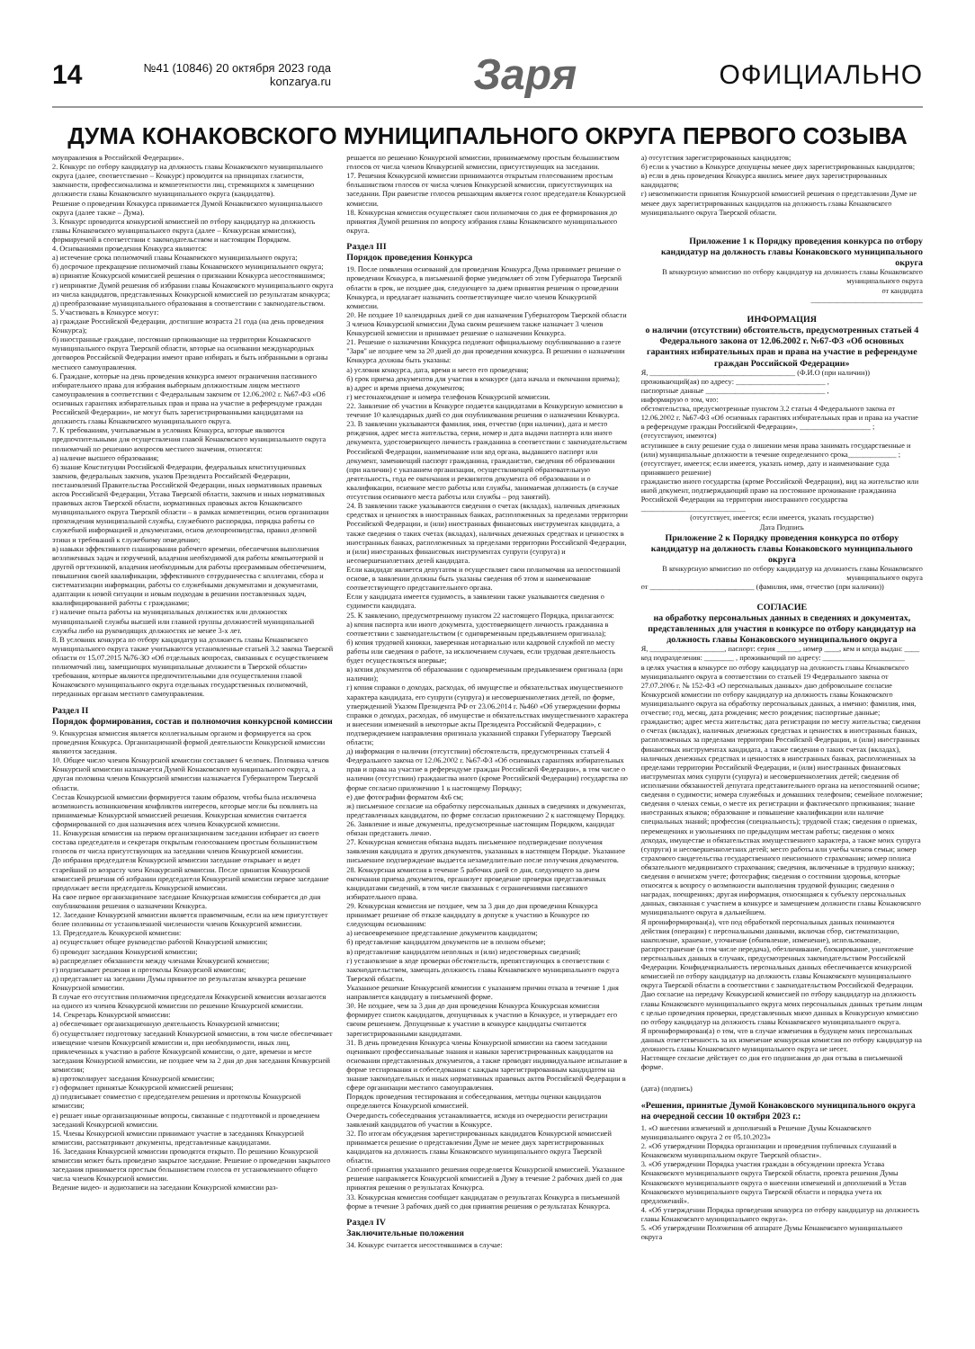14
№41 (10846) 20 октября 2023 года
konzarya.ru
Заря
ОФИЦИАЛЬНО
ДУМА КОНАКОВСКОГО МУНИЦИПАЛЬНОГО ОКРУГА ПЕРВОГО СОЗЫВА
моуправления в Российской Федерации».
2. Конкурс по отбору кандидатур на должность главы Конаковского муниципального округа (далее, соответственно – Конкурс) проводится на принципах гласности, законности, профессионализма и компетентности лиц, стремящихся к замещению должности главы Конаковского муниципального округа (кандидатов).
Решение о проведении Конкурса принимается Думой Конаковского муниципального округа (далее также – Дума).
3. Конкурс проводится конкурсной комиссией по отбору кандидатур на должность главы Конаковского муниципального округа (далее – Конкурсная комиссия), формируемой в соответствии с законодательством и настоящим Порядком.
4. Основаниями проведения Конкурса являются:
а) истечение срока полномочий главы Конаковского муниципального округа;
б) досрочное прекращение полномочий главы Конаковского муниципального округа;
в) принятие Конкурсной комиссией решения о признании Конкурса несостоявшимся;
г) непринятие Думой решения об избрании главы Конаковского муниципального округа из числа кандидатов, представленных Конкурсной комиссией по результатам конкурса;
д) преобразование муниципального образования в соответствии с законодательством.
5. Участвовать в Конкурсе могут:
а) граждане Российской Федерации, достигшие возраста 21 года (на день проведения Конкурса);
б) иностранные граждане, постоянно проживающие на территории Конаковского муниципального округа Тверской области, которые на основании международных договоров Российской Федерации имеют право избирать и быть избранными в органы местного самоуправления.
6. Граждане, которые на день проведения конкурса имеют ограничения пассивного избирательного права для избрания выборным должностным лицом местного самоуправления в соответствии с Федеральным законом от 12.06.2002 г. №67-ФЗ «Об основных гарантиях избирательных прав и права на участие в референдуме граждан Российской Федерации», не могут быть зарегистрированными кандидатами на должность главы Конаковского муниципального округа.
7. К требованиям, учитываемым в условиях Конкурса, которые являются предпочтительными для осуществления главой Конаковского муниципального округа полномочий по решению вопросов местного значения, относятся:
а) наличие высшего образования;
б) знание Конституции Российской Федерации, федеральных конституционных законов, федеральных законов, указов Президента Российской Федерации, постановлений Правительства Российской Федерации, иных нормативных правовых актов Российской Федерации, Устава Тверской области, законов и иных нормативных правовых актов Тверской области, нормативных правовых актов Конаковского муниципального округа Тверской области – в рамках компетенции, основ организации прохождения муниципальной службы, служебного распорядка, порядка работы со служебной информацией и документами, основ делопроизводства, правил деловой этики и требований к служебному поведению;
в) навыки эффективного планирования рабочего времени, обеспечения выполнения возложенных задач и поручений, владения необходимой для работы компьютерной и другой оргтехникой, владения необходимым для работы программным обеспечением, повышения своей квалификации, эффективного сотрудничества с коллегами, сбора и систематизации информации, работы со служебными документами и документами, адаптации к новой ситуации и новым подходам в решении поставленных задач, квалифицированной работы с гражданами;
г) наличие опыта работы на муниципальных должностях или должностях муниципальной службы высшей или главной группы должностей муниципальной службы либо на руководящих должностях не менее 3-х лет.
8. В условиях конкурса по отбору кандидатур на должность главы Конаковского муниципального округа также учитываются установленные статьей 3.2 закона Тверской области от 15.07.2015 №76-ЗО «Об отдельных вопросах, связанных с осуществлением полномочий лиц, замещающих муниципальные должности в Тверской области» требования, которые являются предпочтительными для осуществления главой Конаковского муниципального округа отдельных государственных полномочий, переданных органам местного самоуправления.
Раздел II
Порядок формирования, состав и полномочия конкурсной комиссии
9. Конкурсная комиссия является коллегиальным органом и формируется на срок проведения Конкурса. Организационной формой деятельности Конкурсной комиссии являются заседания.
10. Общее число членов Конкурсной комиссии составляет 6 человек. Половина членов Конкурсной комиссии назначается Думой Конаковского муниципального округа, а другая половина членов Конкурсной комиссии назначается Губернатором Тверской области.
Состав Конкурсной комиссии формируется таким образом, чтобы была исключена возможность возникновения конфликтов интересов, которые могли бы повлиять на принимаемые Конкурсной комиссией решения. Конкурсная комиссия считается сформированной со дня назначения всех членов Конкурсной комиссии.
11. Конкурсная комиссия на первом организационном заседании избирает из своего состава председателя и секретаря открытым голосованием простым большинством голосов от числа присутствующих на заседании членов Конкурсной комиссии.
До избрания председателя Конкурсной комиссии заседание открывает и ведет старейший по возрасту член Конкурсной комиссии. После принятия Конкурсной комиссией решения об избрании председателя Конкурсной комиссии первое заседание продолжает вести председатель Конкурсной комиссии.
На свое первое организационное заседание Конкурсная комиссия собирается до дня опубликования решения о назначении Конкурса.
12. Заседание Конкурсной комиссии является правомочным, если на нем присутствует более половины от установленной численности членов Конкурсной комиссии.
13. Председатель Конкурсной комиссии:
а) осуществляет общее руководство работой Конкурсной комиссии;
б) проводит заседания Конкурсной комиссии;
в) распределяет обязанности между членами Конкурсной комиссии;
г) подписывает решения и протоколы Конкурсной комиссии;
д) представляет на заседании Думы принятое по результатам конкурса решение Конкурсной комиссии.
В случае его отсутствия полномочия председателя Конкурсной комиссии возлагаются на одного из членов Конкурсной комиссии по решению Конкурсной комиссии.
14. Секретарь Конкурсной комиссии:
а) обеспечивает организационную деятельность Конкурсной комиссии;
б) осуществляет подготовку заседаний Конкурсной комиссии, в том числе обеспечивает извещение членов Конкурсной комиссии и, при необходимости, иных лиц, привлеченных к участию в работе Конкурсной комиссии, о дате, времени и месте заседания Конкурсной комиссии, не позднее чем за 2 дня до дня заседания Конкурсной комиссии;
в) протоколирует заседания Конкурсной комиссии;
г) оформляет принятые Конкурсной комиссией решения;
д) подписывает совместно с председателем решения и протоколы Конкурсной комиссии;
е) решает иные организационные вопросы, связанные с подготовкой и проведением заседаний Конкурсной комиссии.
15. Члены Конкурсной комиссии принимают участие в заседаниях Конкурсной комиссии, рассматривают документы, представленные кандидатами.
16. Заседания Конкурсной комиссии проводятся открыто. По решению Конкурсной комиссии может быть проведено закрытое заседание. Решение о проведении закрытого заседания принимается простым большинством голосов от установленного общего числа членов Конкурсной комиссии.
Ведение видео- и аудиозаписи на заседании Конкурсной комиссии раз-
решается по решению Конкурсной комиссии, принимаемому простым большинством голосов от числа членов Конкурсной комиссии, присутствующих на заседании.
17. Решения Конкурсной комиссии принимаются открытым голосованием простым большинством голосов от числа членов Конкурсной комиссии, присутствующих на заседании. При равенстве голосов решающим является голос председателя Конкурсной комиссии.
18. Конкурсная комиссия осуществляет свои полномочия со дня ее формирования до принятия Думой решения по вопросу избрания главы Конаковского муниципального округа.
Раздел III
Порядок проведения Конкурса
19. После появления оснований для проведения Конкурса Дума принимает решение о проведении Конкурса, в письменной форме уведомляет об этом Губернатора Тверской области в срок, не позднее дня, следующего за днем принятия решения о проведении Конкурса, и предлагает назначить соответствующее число членов Конкурсной комиссии.
20. Не позднее 10 календарных дней со дня назначения Губернатором Тверской области 3 членов Конкурсной комиссии Дума своим решением также назначает 3 членов Конкурсной комиссии и принимает решение о назначении Конкурса.
21. Решение о назначении Конкурса подлежит официальному опубликованию в газете "Заря" не позднее чем за 20 дней до дня проведения конкурса. В решении о назначении Конкурса должны быть указаны:
а) условия конкурса, дата, время и место его проведения;
б) срок приема документов для участия в конкурсе (дата начала и окончания приема);
в) адрес и время приема документов;
г) местонахождение и номера телефонов Конкурсной комиссии.
22. Заявление об участии в Конкурсе подается кандидатами в Конкурсную комиссию в течение 10 календарных дней со дня опубликования решения о назначении Конкурса.
23. В заявлении указываются фамилия, имя, отчество (при наличии), дата и место рождения, адрес места жительства, серия, номер и дата выдачи паспорта или иного документа, удостоверяющего личность гражданина в соответствии с законодательством Российской Федерации, наименование или код органа, выдавшего паспорт или документ, заменяющий паспорт гражданина, гражданство, сведения об образовании (при наличии) с указанием организации, осуществляющей образовательную деятельность, года ее окончания и реквизитов документа об образовании и о квалификации, основное место работы или службы, занимаемая должность (в случае отсутствия основного места работы или службы – род занятий).
24. В заявлении также указываются сведения о счетах (вкладах), наличных денежных средствах и ценностях в иностранных банках, расположенных за пределами территории Российской Федерации, и (или) иностранных финансовых инструментах кандидата, а также сведения о таких счетах (вкладах), наличных денежных средствах и ценностях в иностранных банках, расположенных за пределами территории Российской Федерации, и (или) иностранных финансовых инструментах супруги (супруга) и несовершеннолетних детей кандидата.
Если кандидат является депутатом и осуществляет свои полномочия на непостоянной основе, в заявлении должны быть указаны сведения об этом и наименование соответствующего представительного органа.
Если у кандидата имеется судимость, в заявлении также указываются сведения о судимости кандидата.
25. К заявлению, предусмотренному пунктом 22 настоящего Порядка, прилагаются:
а) копия паспорта или иного документа, удостоверяющего личность гражданина в соответствии с законодательством (с одновременным предъявлением оригинала);
б) копия трудовой книжки, заверенная нотариально или кадровой службой по месту работы или сведения о работе, за исключением случаев, если трудовая деятельность будет осуществляться впервые;
в) копия документов об образовании с одновременным предъявлением оригинала (при наличии);
г) копия справки о доходах, расходах, об имуществе и обязательствах имущественного характера кандидата, его супруги (супруга) и несовершеннолетних детей, по форме, утвержденной Указом Президента РФ от 23.06.2014 г. №460 «Об утверждении формы справки о доходах, расходах, об имуществе и обязательствах имущественного характера и внесении изменений в некоторые акты Президента Российской Федерации», с подтверждением направления оригинала указанной справки Губернатору Тверской области;
д) информация о наличии (отсутствии) обстоятельств, предусмотренных статьей 4 Федерального закона от 12.06.2002 г. №67-ФЗ «Об основных гарантиях избирательных прав и права на участие в референдуме граждан Российской Федерации», в том числе о наличии (отсутствии) гражданства иного (кроме Российской Федерации) государства по форме согласно приложению 1 к настоящему Порядку;
е) две фотографии форматом 4х6 см;
ж) письменное согласие на обработку персональных данных в сведениях и документах, представленных кандидатом, по форме согласно приложению 2 к настоящему Порядку.
26. Заявление и иные документы, предусмотренные настоящим Порядком, кандидат обязан представить лично.
27. Конкурсная комиссия обязана выдать письменное подтверждение получения заявления кандидата и других документов, указанных в настоящем Порядке. Указанное письменное подтверждение выдается незамедлительно после получения документов.
28. Конкурсная комиссия в течение 5 рабочих дней со дня, следующего за днем окончания приема документов, организует проведение проверки представленных кандидатами сведений, в том числе связанных с ограничениями пассивного избирательного права.
29. Конкурсная комиссия не позднее, чем за 3 дня до дня проведения Конкурса принимает решение об отказе кандидату в допуске к участию в Конкурсе по следующим основаниям:
а) несвоевременное представление документов кандидатом;
б) представление кандидатом документов не в полном объеме;
в) представление кандидатом неполных и (или) недостоверных сведений;
г) установление в ходе проверки обстоятельств, препятствующих в соответствии с законодательством, замещать должность главы Конаковского муниципального округа Тверской области.
Указанное решение Конкурсной комиссии с указанием причин отказа в течение 1 дня направляется кандидату в письменной форме.
30. Не позднее, чем за 3 дня до дня проведения Конкурса Конкурсная комиссия формирует список кандидатов, допущенных к участию в Конкурсе, и утверждает его своим решением. Допущенные к участию в конкурсе кандидаты считаются зарегистрированными кандидатами.
31. В день проведения Конкурса члены Конкурсной комиссии на своем заседании оценивают профессиональные знания и навыки зарегистрированных кандидатов на основании представленных документов, а также проводят индивидуальное испытание в форме тестирования и собеседования с каждым зарегистрированным кандидатом на знание законодательных и иных нормативных правовых актов Российской Федерации в сфере организации местного самоуправления.
Порядок проведения тестирования и собеседования, методы оценки кандидатов определяются Конкурсной комиссией.
Очередность собеседования устанавливается, исходя из очередности регистрации заявлений кандидатов об участии в Конкурсе.
32. По итогам обсуждения зарегистрированных кандидатов Конкурсной комиссией принимается решение о представлении Думе не менее двух зарегистрированных кандидатов на должность главы Конаковского муниципального округа Тверской области.
Способ принятия указанного решения определяется Конкурсной комиссией. Указанное решение направляется Конкурсной комиссией в Думу в течение 2 рабочих дней со дня принятия решения о результатах Конкурса.
33. Конкурсная комиссия сообщает кандидатам о результатах Конкурса в письменной форме в течение 3 рабочих дней со дня принятия решения о результатах Конкурса.
Раздел IV
Заключительные положения
34. Конкурс считается несостоявшимся в случае:
а) отсутствия зарегистрированных кандидатов;
б) если к участию в Конкурсе допущены менее двух зарегистрированных кандидатов;
в) если в день проведения Конкурса явились менее двух зарегистрированных кандидатов;
г) невозможности принятия Конкурсной комиссией решения о представлении Думе не менее двух зарегистрированных кандидатов на должность главы Конаковского муниципального округа Тверской области.
Приложение 1 к Порядку проведения конкурса по отбору кандидатур на должность главы Конаковского муниципального округа
В конкурсную комиссию по отбору кандидатур на должность главы Конаковского муниципального округа
от кандидата
______________________________
ИНФОРМАЦИЯ
о наличии (отсутствии) обстоятельств, предусмотренных статьей 4 Федерального закона от 12.06.2002 г. №67-ФЗ «Об основных гарантиях избирательных прав и права на участие в референдуме граждан Российской Федерации»
Я, _______________________________________ (Ф.И.О (при наличии))
проживающий(ая) по адресу: ________________________ ,
паспортные данные ________________________________ ,
информирую о том, что:
обстоятельства, предусмотренные пунктом 3.2 статьи 4 Федерального закона от 12.06.2002 г. №67-ФЗ «Об основных гарантиях избирательных прав и права на участие в референдуме граждан Российской Федерации», ___________________ ;
(отсутствуют, имеются)
вступившее в силу решение суда о лишении меня права занимать государственные и (или) муниципальные должности в течение определенного срока_____________ ; (отсутствует, имеется; если имеется, указать номер, дату и наименование суда принявшего решение)
гражданство иного государства (кроме Российской Федерации), вид на жительство или иной документ, подтверждающий право на постоянное проживание гражданина Российской Федерации на территории иностранного государства ____________________________
(отсутствует, имеется; если имеется, указать государство)
Дата Подпись
Приложение 2 к Порядку проведения конкурса по отбору кандидатур на должность главы Конаковского муниципального округа
В конкурсную комиссию по отбору кандидатур на должность главы Конаковского муниципального округа
от ____________________________ (фамилия, имя, отчество (при наличии))
СОГЛАСИЕ
на обработку персональных данных в сведениях и документах, представленных для участия в конкурсе по отбору кандидатур на должность главы Конаковского муниципального округа
Я, ____________________, паспорт: серия ______, номер ____, кем и когда выдан: ____ код подразделения: ________ , проживающий по адресу: ______________________
в целях участия в конкурсе по отбору кандидатур на должность главы Конаковского муниципального округа в соответствии со статьей 19 Федерального закона от 27.07.2006 г. № 152-ФЗ «О персональных данных» даю добровольное согласие Конкурсной комиссии по отбору кандидатур на должность главы Конаковского муниципального округа на обработку персональных данных, а именно: фамилия, имя, отчество; год, месяц, дата рождения; место рождения; паспортные данные; гражданство; адрес места жительства; дата регистрации по месту жительства; сведения о счетах (вкладах), наличных денежных средствах и ценностях в иностранных банках, расположенных за пределами территории Российской Федерации, и (или) иностранных финансовых инструментах кандидата, а также сведения о таких счетах (вкладах), наличных денежных средствах и ценностях в иностранных банках, расположенных за пределами территории Российской Федерации, и (или) иностранных финансовых инструментах моих супруги (супруга) и несовершеннолетних детей; сведения об исполнении обязанностей депутата представительного органа на непостоянной основе; сведения о судимости; номера служебных и домашних телефонов; семейное положение; сведения о членах семьи, о месте их регистрации и фактического проживания; знание иностранных языков; образование и повышение квалификации или наличие специальных знаний; профессия (специальность); трудовой стаж; сведения о приемах, перемещениях и увольнениях по предыдущим местам работы; сведения о моих доходах, имуществе и обязательствах имущественного характера, а также моих супруга (супруги) и несовершеннолетних детей; место работы или учебы членов семьи; номер страхового свидетельства государственного пенсионного страхования; номер полиса обязательного медицинского страхования; сведения, включенные в трудовую книжку; сведения о воинском учете; фотография; сведения о состоянии здоровья, которые относятся к вопросу о возможности выполнения трудовой функции; сведения о наградах, поощрениях; другая информация, относящаяся к субъекту персональных данных, связанная с участием в конкурсе и замещением должности главы Конаковского муниципального округа в дальнейшем.
Я проинформирован(а), что под обработкой персональных данных понимаются действия (операции) с персональными данными, включая сбор, систематизацию, накопление, хранение, уточнение (обновление, изменение), использование, распространение (в том числе передача), обезличивание, блокирование, уничтожение персональных данных в случаях, предусмотренных законодательством Российской Федерации. Конфиденциальность персональных данных обеспечивается конкурсной комиссией по отбору кандидатур на должность главы Конаковского муниципального округа Тверской области в соответствии с законодательством Российской Федерации.
Даю согласие на передачу Конкурсной комиссией по отбору кандидатур на должность главы Конаковского муниципального округа моих персональных данных третьим лицам с целью проведения проверки, представленных мною данных в Конкурсную комиссию по отбору кандидатур на должность главы Конаковского муниципального округа.
Я проинформирован(а) о том, что в случае изменения в будущем моих персональных данных ответственность за их изменение конкурсная комиссия по отбору кандидатур на должность главы Конаковского муниципального округа не несет.
Настоящее согласие действует со дня его подписания до дня отзыва в письменной форме.
(дата) (подпись)
«Решения, принятые Думой Конаковского муниципального округа на очередной сессии 10 октября 2023 г.:
1. «О внесении изменений и дополнений в Решение Думы Конаковского муниципального округа 2 от 05.10.2023»
2. «Об утверждении Порядка организации и проведения публичных слушаний в Конаковском муниципальном округе Тверской области».
3. «Об утверждении Порядка участия граждан в обсуждении проекта Устава Конаковского муниципального округа Тверской области, проекта решения Думы Конаковского муниципального округа о внесении изменений и дополнений в Устав Конаковского муниципального округа Тверской области и порядка учета их предложений».
4. «Об утверждении Порядка проведения конкурса по отбору кандидатур на должность главы Конаковского муниципального округа».
5. «Об утверждении Положения об аппарате Думы Конаковского муниципального округа